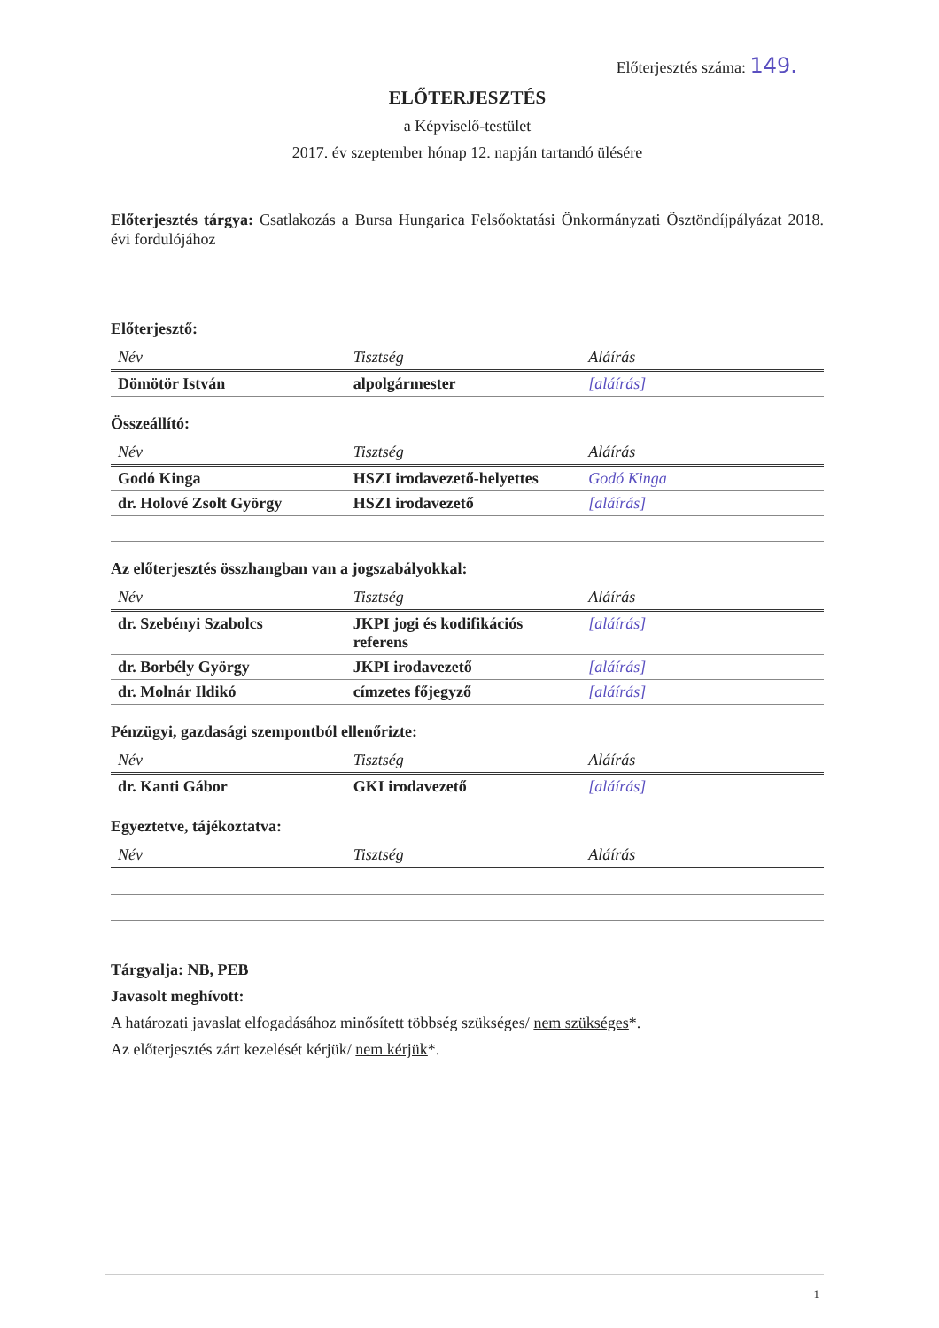Előterjesztés száma: 149.
ELŐTERJESZTÉS
a Képviselő-testület
2017. év szeptember hónap 12. napján tartandó ülésére
Előterjesztés tárgya: Csatlakozás a Bursa Hungarica Felsőoktatási Önkormányzati Ösztöndíjpályázat 2018. évi fordulójához
Előterjesztő:
| Név | Tisztség | Aláírás |
| --- | --- | --- |
| Dömötör István | alpolgármester | [aláírás] |
Összeállító:
| Név | Tisztség | Aláírás |
| --- | --- | --- |
| Godó Kinga | HSZI irodavezető-helyettes | Godó Kinga |
| dr. Holové Zsolt György | HSZI irodavezető | [aláírás] |
Az előterjesztés összhangban van a jogszabályokkal:
| Név | Tisztség | Aláírás |
| --- | --- | --- |
| dr. Szebényi Szabolcs | JKPI jogi és kodifikációs referens | [aláírás] |
| dr. Borbély György | JKPI irodavezető | [aláírás] |
| dr. Molnár Ildikó | címzetes főjegyző | [aláírás] |
Pénzügyi, gazdasági szempontból ellenőrizte:
| Név | Tisztség | Aláírás |
| --- | --- | --- |
| dr. Kanti Gábor | GKI irodavezető | [aláírás] |
Egyeztetve, tájékoztatva:
| Név | Tisztség | Aláírás |
| --- | --- | --- |
Tárgyalja: NB, PEB
Javasolt meghívott:
A határozati javaslat elfogadásához minősített többség szükséges/ nem szükséges*.
Az előterjesztés zárt kezelését kérjük/ nem kérjük*.
1